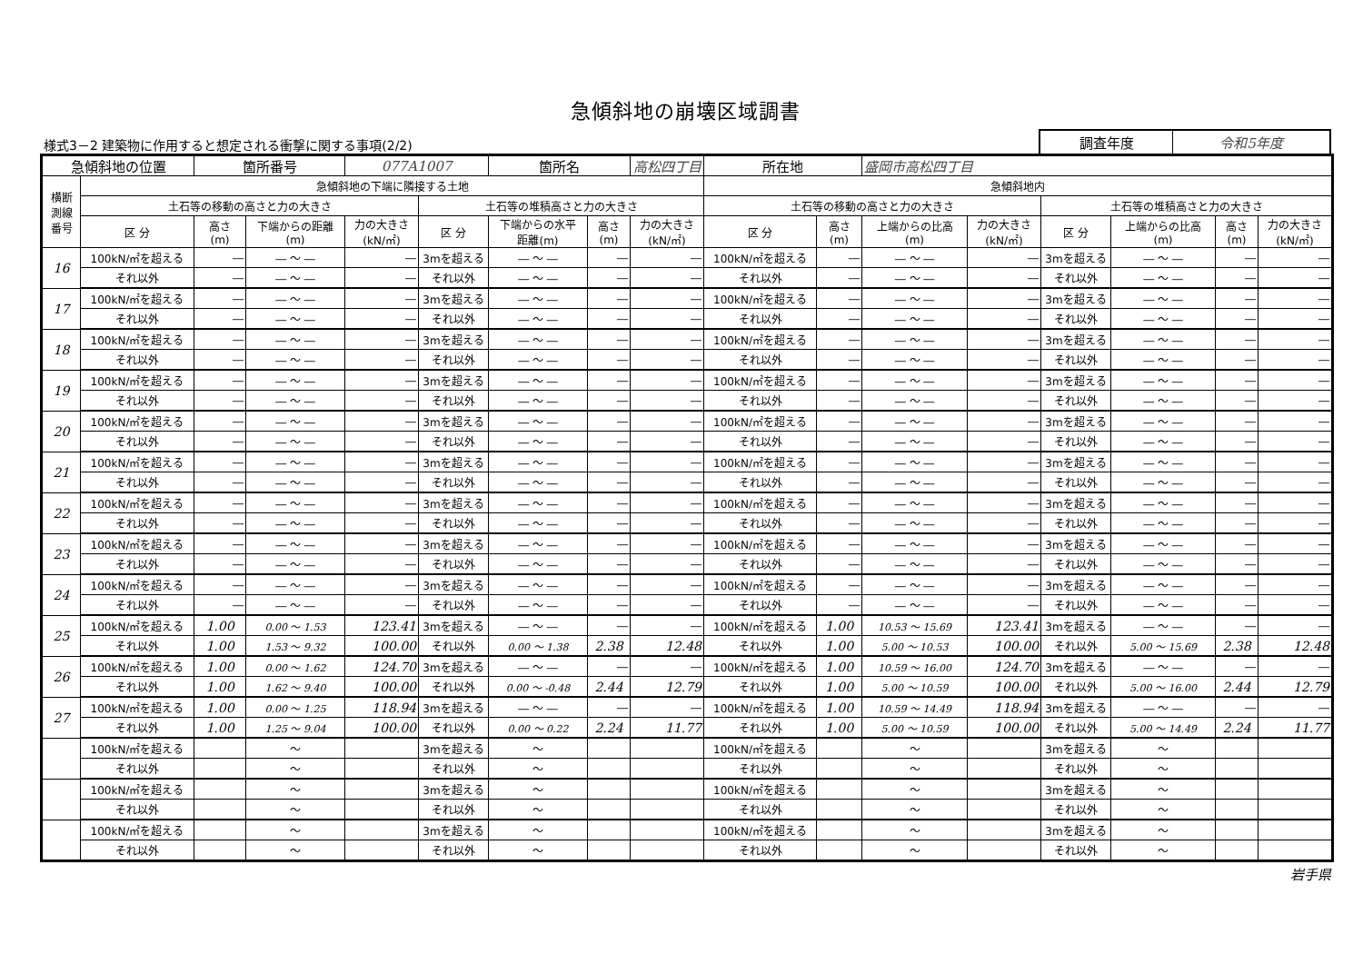急傾斜地の崩壊区域調書
様式3－2 建築物に作用すると想定される衝撃に関する事項(2/2)
調査年度 令和5年度
| 急傾斜地の位置 | | 箇所番号 | | 077A1007 | | 箇所名 | | 高松四丁目 | 所在地 | | 盛岡市高松四丁目 | | | | | |
| 横断 測線 番号 | 急傾斜地の下端に隣接する土地 | | | | | | | | 急傾斜地内 | | | | | | | |
| | 土石等の移動の高さと力の大きさ | | | | 土石等の堆積高さと力の大きさ | | | | 土石等の移動の高さと力の大きさ | | | | 土石等の堆積高さと力の大きさ | | | |
| | 区 分 | 高さ (m) | 下端からの距離 (m) | 力の大きさ (kN/㎡) | 区 分 | 下端からの水平 距離(m) | 高さ (m) | 力の大きさ (kN/㎡) | 区 分 | 高さ (m) | 上端からの比高 (m) | 力の大きさ (kN/㎡) | 区 分 | 上端からの比高 (m) | 高さ (m) | 力の大きさ (kN/㎡) |
| 16 | 100kN/㎡を超える | ― | ― ～ ― | ― | 3mを超える | ― ～ ― | ― | ― | 100kN/㎡を超える | ― | ― ～ ― | ― | 3mを超える | ― ～ ― | ― | ― |
| | それ以外 | ― | ― ～ ― | ― | それ以外 | ― ～ ― | ― | ― | それ以外 | ― | ― ～ ― | ― | それ以外 | ― ～ ― | ― | ― |
| 17 | 100kN/㎡を超える | ― | ― ～ ― | ― | 3mを超える | ― ～ ― | ― | ― | 100kN/㎡を超える | ― | ― ～ ― | ― | 3mを超える | ― ～ ― | ― | ― |
| | それ以外 | ― | ― ～ ― | ― | それ以外 | ― ～ ― | ― | ― | それ以外 | ― | ― ～ ― | ― | それ以外 | ― ～ ― | ― | ― |
| 18 | 100kN/㎡を超える | ― | ― ～ ― | ― | 3mを超える | ― ～ ― | ― | ― | 100kN/㎡を超える | ― | ― ～ ― | ― | 3mを超える | ― ～ ― | ― | ― |
| | それ以外 | ― | ― ～ ― | ― | それ以外 | ― ～ ― | ― | ― | それ以外 | ― | ― ～ ― | ― | それ以外 | ― ～ ― | ― | ― |
| 19 | 100kN/㎡を超える | ― | ― ～ ― | ― | 3mを超える | ― ～ ― | ― | ― | 100kN/㎡を超える | ― | ― ～ ― | ― | 3mを超える | ― ～ ― | ― | ― |
| | それ以外 | ― | ― ～ ― | ― | それ以外 | ― ～ ― | ― | ― | それ以外 | ― | ― ～ ― | ― | それ以外 | ― ～ ― | ― | ― |
| 20 | 100kN/㎡を超える | ― | ― ～ ― | ― | 3mを超える | ― ～ ― | ― | ― | 100kN/㎡を超える | ― | ― ～ ― | ― | 3mを超える | ― ～ ― | ― | ― |
| | それ以外 | ― | ― ～ ― | ― | それ以外 | ― ～ ― | ― | ― | それ以外 | ― | ― ～ ― | ― | それ以外 | ― ～ ― | ― | ― |
| 21 | 100kN/㎡を超える | ― | ― ～ ― | ― | 3mを超える | ― ～ ― | ― | ― | 100kN/㎡を超える | ― | ― ～ ― | ― | 3mを超える | ― ～ ― | ― | ― |
| | それ以外 | ― | ― ～ ― | ― | それ以外 | ― ～ ― | ― | ― | それ以外 | ― | ― ～ ― | ― | それ以外 | ― ～ ― | ― | ― |
| 22 | 100kN/㎡を超える | ― | ― ～ ― | ― | 3mを超える | ― ～ ― | ― | ― | 100kN/㎡を超える | ― | ― ～ ― | ― | 3mを超える | ― ～ ― | ― | ― |
| | それ以外 | ― | ― ～ ― | ― | それ以外 | ― ～ ― | ― | ― | それ以外 | ― | ― ～ ― | ― | それ以外 | ― ～ ― | ― | ― |
| 23 | 100kN/㎡を超える | ― | ― ～ ― | ― | 3mを超える | ― ～ ― | ― | ― | 100kN/㎡を超える | ― | ― ～ ― | ― | 3mを超える | ― ～ ― | ― | ― |
| | それ以外 | ― | ― ～ ― | ― | それ以外 | ― ～ ― | ― | ― | それ以外 | ― | ― ～ ― | ― | それ以外 | ― ～ ― | ― | ― |
| 24 | 100kN/㎡を超える | ― | ― ～ ― | ― | 3mを超える | ― ～ ― | ― | ― | 100kN/㎡を超える | ― | ― ～ ― | ― | 3mを超える | ― ～ ― | ― | ― |
| | それ以外 | ― | ― ～ ― | ― | それ以外 | ― ～ ― | ― | ― | それ以外 | ― | ― ～ ― | ― | それ以外 | ― ～ ― | ― | ― |
| 25 | 100kN/㎡を超える | 1.00 | 0.00 ～ 1.53 | 123.41 | 3mを超える | ― ～ ― | ― | ― | 100kN/㎡を超える | 1.00 | 10.53 ～ 15.69 | 123.41 | 3mを超える | ― ～ ― | ― | ― |
| | それ以外 | 1.00 | 1.53 ～ 9.32 | 100.00 | それ以外 | 0.00 ～ 1.38 | 2.38 | 12.48 | それ以外 | 1.00 | 5.00 ～ 10.53 | 100.00 | それ以外 | 5.00 ～ 15.69 | 2.38 | 12.48 |
| 26 | 100kN/㎡を超える | 1.00 | 0.00 ～ 1.62 | 124.70 | 3mを超える | ― ～ ― | ― | ― | 100kN/㎡を超える | 1.00 | 10.59 ～ 16.00 | 124.70 | 3mを超える | ― ～ ― | ― | ― |
| | それ以外 | 1.00 | 1.62 ～ 9.40 | 100.00 | それ以外 | 0.00 ～ -0.48 | 2.44 | 12.79 | それ以外 | 1.00 | 5.00 ～ 10.59 | 100.00 | それ以外 | 5.00 ～ 16.00 | 2.44 | 12.79 |
| 27 | 100kN/㎡を超える | 1.00 | 0.00 ～ 1.25 | 118.94 | 3mを超える | ― ～ ― | ― | ― | 100kN/㎡を超える | 1.00 | 10.59 ～ 14.49 | 118.94 | 3mを超える | ― ～ ― | ― | ― |
| | それ以外 | 1.00 | 1.25 ～ 9.04 | 100.00 | それ以外 | 0.00 ～ 0.22 | 2.24 | 11.77 | それ以外 | 1.00 | 5.00 ～ 10.59 | 100.00 | それ以外 | 5.00 ～ 14.49 | 2.24 | 11.77 |
| | 100kN/㎡を超える | | ～ | | 3mを超える | ～ | | | 100kN/㎡を超える | | ～ | | 3mを超える | ～ | | |
| | それ以外 | | ～ | | それ以外 | ～ | | | それ以外 | | ～ | | それ以外 | ～ | | |
| | 100kN/㎡を超える | | ～ | | 3mを超える | ～ | | | 100kN/㎡を超える | | ～ | | 3mを超える | ～ | | |
| | それ以外 | | ～ | | それ以外 | ～ | | | それ以外 | | ～ | | それ以外 | ～ | | |
| | 100kN/㎡を超える | | ～ | | 3mを超える | ～ | | | 100kN/㎡を超える | | ～ | | 3mを超える | ～ | | |
| | それ以外 | | ～ | | それ以外 | ～ | | | それ以外 | | ～ | | それ以外 | ～ | | |
岩手県